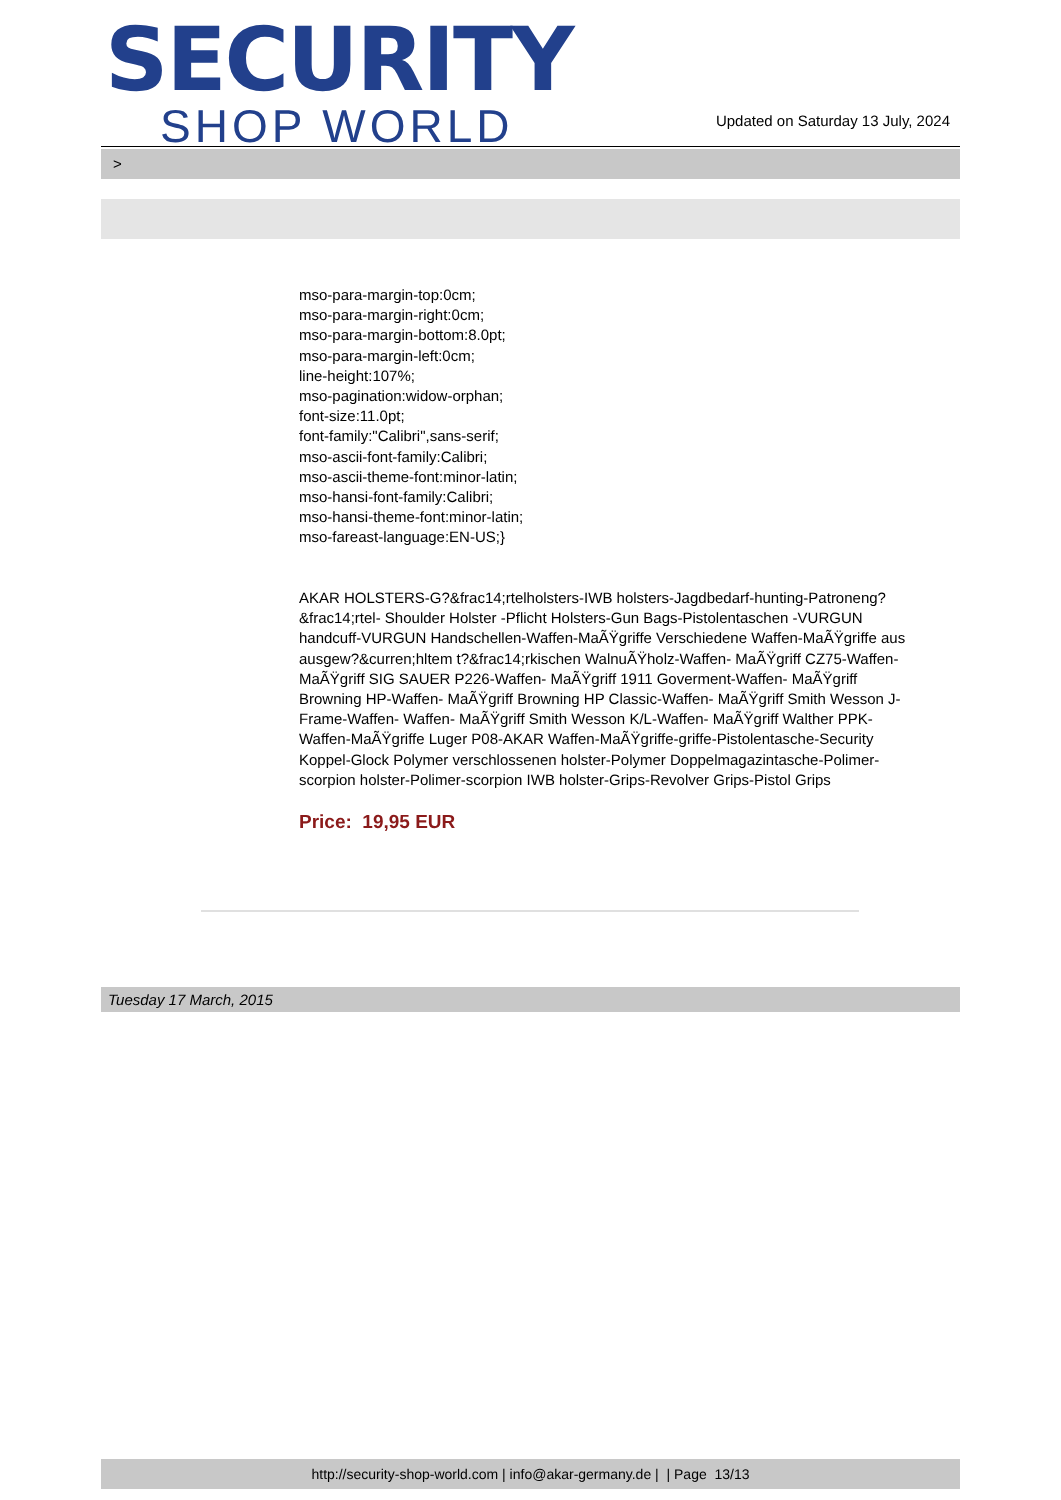SECURITY
SHOP WORLD
Updated on Saturday 13 July, 2024
>
mso-para-margin-top:0cm;
mso-para-margin-right:0cm;
mso-para-margin-bottom:8.0pt;
mso-para-margin-left:0cm;
line-height:107%;
mso-pagination:widow-orphan;
font-size:11.0pt;
font-family:"Calibri",sans-serif;
mso-ascii-font-family:Calibri;
mso-ascii-theme-font:minor-latin;
mso-hansi-font-family:Calibri;
mso-hansi-theme-font:minor-latin;
mso-fareast-language:EN-US;}
AKAR HOLSTERS-G?&frac14;rtelholsters-IWB holsters-Jagdbedarf-hunting-Patroneng?&frac14;rtel- Shoulder Holster -Pflicht Holsters-Gun Bags-Pistolentaschen -VURGUN handcuff-VURGUN Handschellen-Waffen-MaÃŸgriffe Verschiedene Waffen-MaÃŸgriffe aus ausgew?&curren;hltem t?&frac14;rkischen WalnuÃŸholz-Waffen- MaÃŸgriff CZ75-Waffen- MaÃŸgriff SIG SAUER P226-Waffen- MaÃŸgriff 1911 Goverment-Waffen- MaÃŸgriff Browning HP-Waffen- MaÃŸgriff Browning HP Classic-Waffen- MaÃŸgriff Smith Wesson J-Frame-Waffen- Waffen- MaÃŸgriff Smith Wesson K/L-Waffen- MaÃŸgriff Walther PPK-Waffen-MaÃŸgriffe Luger P08-AKAR Waffen-MaÃŸgriffe-griffe-Pistolentasche-Security Koppel-Glock Polymer verschlossenen holster-Polymer Doppelmagazintasche-Polimer-scorpion holster-Polimer-scorpion IWB holster-Grips-Revolver Grips-Pistol Grips
Price: 19,95 EUR
Tuesday 17 March, 2015
http://security-shop-world.com | info@akar-germany.de | | Page 13/13